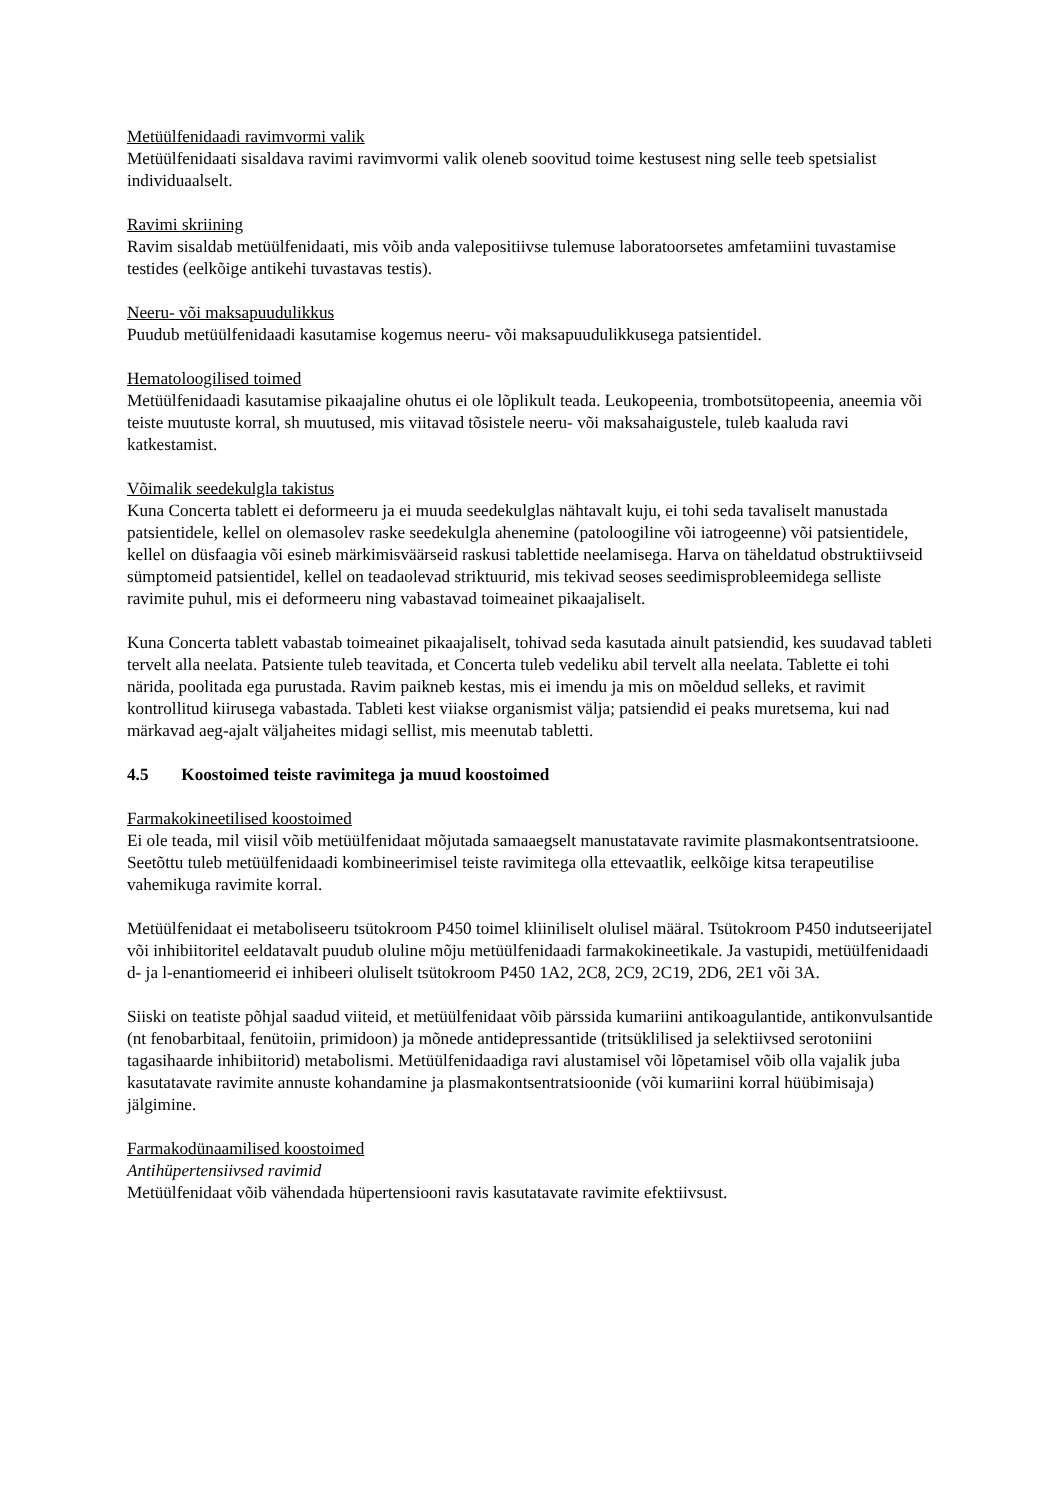Metüülfenidaadi ravimvormi valik
Metüülfenidaati sisaldava ravimi ravimvormi valik oleneb soovitud toime kestusest ning selle teeb spetsialist individuaalselt.
Ravimi skriining
Ravim sisaldab metüülfenidaati, mis võib anda valepositiivse tulemuse laboratoorsetes amfetamiini tuvastamise testides (eelkõige antikehi tuvastavas testis).
Neeru- või maksapuudulikkus
Puudub metüülfenidaadi kasutamise kogemus neeru- või maksapuudulikkusega patsientidel.
Hematoloogilised toimed
Metüülfenidaadi kasutamise pikaajaline ohutus ei ole lõplikult teada. Leukopeenia, trombotsütopeenia, aneemia või teiste muutuste korral, sh muutused, mis viitavad tõsistele neeru- või maksahaigustele, tuleb kaaluda ravi katkestamist.
Võimalik seedekulgla takistus
Kuna Concerta tablett ei deformeeru ja ei muuda seedekulglas nähtavalt kuju, ei tohi seda tavaliselt manustada patsientidele, kellel on olemasolev raske seedekulgla ahenemine (patoloogiline või iatrogeenne) või patsientidele, kellel on düsfaagia või esineb märkimisväärseid raskusi tablettide neelamisega. Harva on täheldatud obstruktiivseid sümptomeid patsientidel, kellel on teadaolevad striktuurid, mis tekivad seoses seedimisprobleemidega selliste ravimite puhul, mis ei deformeeru ning vabastavad toimeainet pikaajaliselt.
Kuna Concerta tablett vabastab toimeainet pikaajaliselt, tohivad seda kasutada ainult patsiendid, kes suudavad tableti tervelt alla neelata. Patsiente tuleb teavitada, et Concerta tuleb vedeliku abil tervelt alla neelata. Tablette ei tohi närida, poolitada ega purustada. Ravim paikneb kestas, mis ei imendu ja mis on mõeldud selleks, et ravimit kontrollitud kiirusega vabastada. Tableti kest viiakse organismist välja; patsiendid ei peaks muretsema, kui nad märkavad aeg-ajalt väljaheites midagi sellist, mis meenutab tabletti.
4.5 Koostoimed teiste ravimitega ja muud koostoimed
Farmakokineetilised koostoimed
Ei ole teada, mil viisil võib metüülfenidaat mõjutada samaaegselt manustatavate ravimite plasmakontsentratsioone. Seetõttu tuleb metüülfenidaadi kombineerimisel teiste ravimitega olla ettevaatlik, eelkõige kitsa terapeutilise vahemikuga ravimite korral.
Metüülfenidaat ei metaboliseeru tsütokroom P450 toimel kliiniliselt olulisel määral. Tsütokroom P450 indutseerijatel või inhibiitoritel eeldatavalt puudub oluline mõju metüülfenidaadi farmakokineetikale. Ja vastupidi, metüülfenidaadi d- ja l-enantiomeerid ei inhibeeri oluliselt tsütokroom P450 1A2, 2C8, 2C9, 2C19, 2D6, 2E1 või 3A.
Siiski on teatiste põhjal saadud viiteid, et metüülfenidaat võib pärssida kumariini antikoagulantide, antikonvulsantide (nt fenobarbitaal, fenütoiin, primidoon) ja mõnede antidepressantide (tritsüklilised ja selektiivsed serotoniini tagasihaarde inhibiitorid) metabolismi. Metüülfenidaadiga ravi alustamisel või lõpetamisel võib olla vajalik juba kasutatavate ravimite annuste kohandamine ja plasmakontsentratsioonide (või kumariini korral hüübimisaja) jälgimine.
Farmakodünaamilised koostoimed
Antihüpertensiivsed ravimid
Metüülfenidaat võib vähendada hüpertensiooni ravis kasutatavate ravimite efektiivsust.